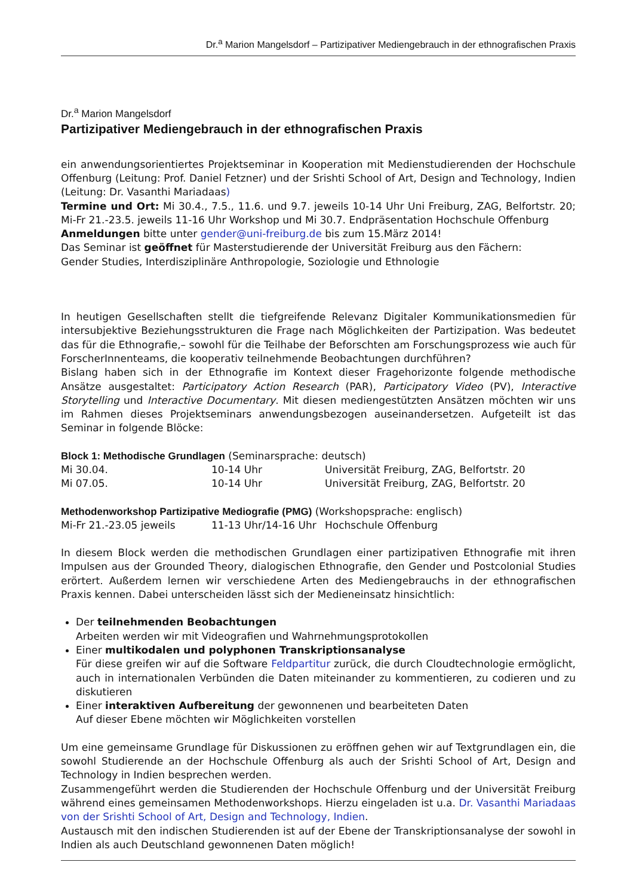Dr.<sup>a</sup> Marion Mangelsdorf – Partizipativer Mediengebrauch in der ethnografischen Praxis
Dr.<sup>a</sup> Marion Mangelsdorf
Partizipativer Mediengebrauch in der ethnografischen Praxis
ein anwendungsorientiertes Projektseminar in Kooperation mit Medienstudierenden der Hochschule Offenburg (Leitung: Prof. Daniel Fetzner) und der Srishti School of Art, Design and Technology, Indien (Leitung: Dr. Vasanthi Mariadaas)
Termine und Ort: Mi 30.4., 7.5., 11.6. und 9.7. jeweils 10-14 Uhr Uni Freiburg, ZAG, Belfortstr. 20; Mi-Fr 21.-23.5. jeweils 11-16 Uhr Workshop und Mi 30.7. Endpräsentation Hochschule Offenburg
Anmeldungen bitte unter gender@uni-freiburg.de bis zum 15.März 2014!
Das Seminar ist geöffnet für Masterstudierende der Universität Freiburg aus den Fächern:
Gender Studies, Interdisziplinäre Anthropologie, Soziologie und Ethnologie
In heutigen Gesellschaften stellt die tiefgreifende Relevanz Digitaler Kommunikationsmedien für intersubjektive Beziehungsstrukturen die Frage nach Möglichkeiten der Partizipation. Was bedeutet das für die Ethnografie,– sowohl für die Teilhabe der Beforschten am Forschungsprozess wie auch für ForscherInnenteams, die kooperativ teilnehmende Beobachtungen durchführen?
Bislang haben sich in der Ethnografie im Kontext dieser Fragehorizonte folgende methodische Ansätze ausgestaltet: Participatory Action Research (PAR), Participatory Video (PV), Interactive Storytelling und Interactive Documentary. Mit diesen mediengestützten Ansätzen möchten wir uns im Rahmen dieses Projektseminars anwendungsbezogen auseinandersetzen. Aufgeteilt ist das Seminar in folgende Blöcke:
Block 1: Methodische Grundlagen (Seminarsprache: deutsch)
| Mi 30.04. | 10-14 Uhr | Universität Freiburg, ZAG, Belfortstr. 20 |
| Mi 07.05. | 10-14 Uhr | Universität Freiburg, ZAG, Belfortstr. 20 |
Methodenworkshop Partizipative Mediografie (PMG) (Workshopsprache: englisch)
| Mi-Fr 21.-23.05 jeweils | 11-13 Uhr/14-16 Uhr | Hochschule Offenburg |
In diesem Block werden die methodischen Grundlagen einer partizipativen Ethnografie mit ihren Impulsen aus der Grounded Theory, dialogischen Ethnografie, den Gender und Postcolonial Studies erörtert. Außerdem lernen wir verschiedene Arten des Mediengebrauchs in der ethnografischen Praxis kennen. Dabei unterscheiden lässt sich der Medieneinsatz hinsichtlich:
Der teilnehmenden Beobachtungen
Arbeiten werden wir mit Videografien und Wahrnehmungsprotokollen
Einer multikodalen und polyphonen Transkriptionsanalyse
Für diese greifen wir auf die Software Feldpartitur zurück, die durch Cloudtechnologie ermöglicht, auch in internationalen Verbünden die Daten miteinander zu kommentieren, zu codieren und zu diskutieren
Einer interaktiven Aufbereitung der gewonnenen und bearbeiteten Daten
Auf dieser Ebene möchten wir Möglichkeiten vorstellen
Um eine gemeinsame Grundlage für Diskussionen zu eröffnen gehen wir auf Textgrundlagen ein, die sowohl Studierende an der Hochschule Offenburg als auch der Srishti School of Art, Design and Technology in Indien besprechen werden.
Zusammengeführt werden die Studierenden der Hochschule Offenburg und der Universität Freiburg während eines gemeinsamen Methodenworkshops. Hierzu eingeladen ist u.a. Dr. Vasanthi Mariadaas von der Srishti School of Art, Design and Technology, Indien.
Austausch mit den indischen Studierenden ist auf der Ebene der Transkriptionsanalyse der sowohl in Indien als auch Deutschland gewonnenen Daten möglich!